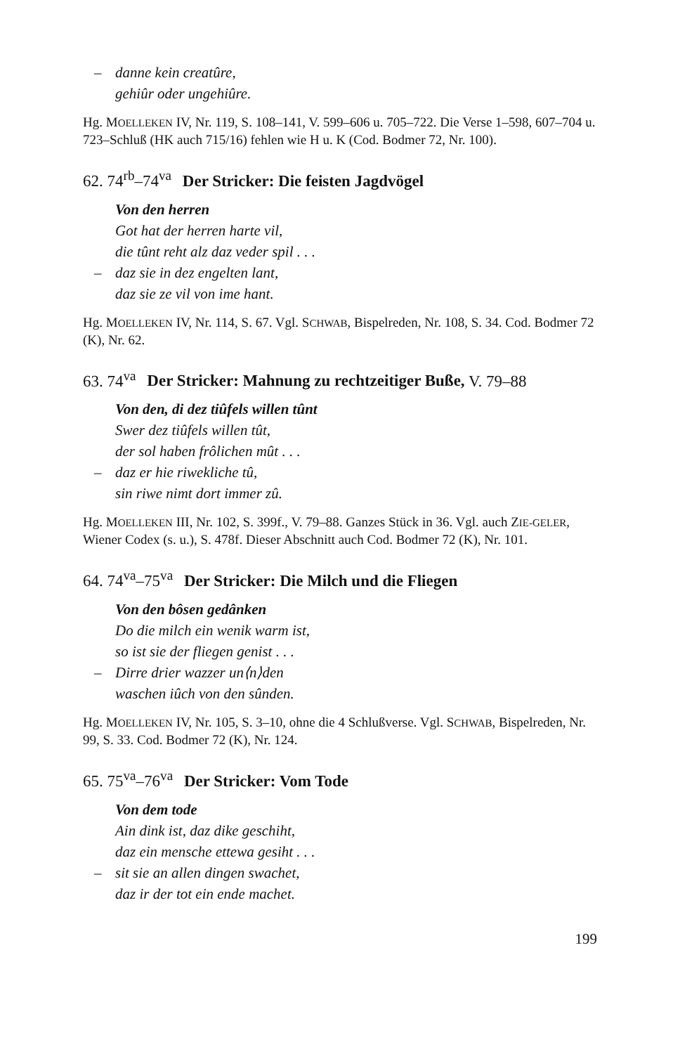– danne kein creatûre,
gehiûr oder ungehiûre.
Hg. MOELLEKEN IV, Nr. 119, S. 108–141, V. 599–606 u. 705–722. Die Verse 1–598, 607–704 u. 723–Schluß (HK auch 715/16) fehlen wie H u. K (Cod. Bodmer 72, Nr. 100).
62. 74<sup>rb</sup>–74<sup>va</sup> Der Stricker: Die feisten Jagdvögel
Von den herren
Got hat der herren harte vil,
die tûnt reht alz daz veder spil . . .
– daz sie in dez engelten lant,
daz sie ze vil von ime hant.
Hg. MOELLEKEN IV, Nr. 114, S. 67. Vgl. SCHWAB, Bispelreden, Nr. 108, S. 34. Cod. Bodmer 72 (K), Nr. 62.
63. 74<sup>va</sup> Der Stricker: Mahnung zu rechtzeitiger Buße, V. 79–88
Von den, di dez tiûfels willen tûnt
Swer dez tiûfels willen tût,
der sol haben frôlichen mût . . .
– daz er hie riwekliche tû,
sin riwe nimt dort immer zû.
Hg. MOELLEKEN III, Nr. 102, S. 399f., V. 79–88. Ganzes Stück in 36. Vgl. auch ZIE-GELER, Wiener Codex (s. u.), S. 478f. Dieser Abschnitt auch Cod. Bodmer 72 (K), Nr. 101.
64. 74<sup>va</sup>–75<sup>va</sup> Der Stricker: Die Milch und die Fliegen
Von den bôsen gedânken
Do die milch ein wenik warm ist,
so ist sie der fliegen genist . . .
– Dirre drier wazzer un⟨n⟩den
waschen iûch von den sûnden.
Hg. MOELLEKEN IV, Nr. 105, S. 3–10, ohne die 4 Schlußverse. Vgl. SCHWAB, Bispelreden, Nr. 99, S. 33. Cod. Bodmer 72 (K), Nr. 124.
65. 75<sup>va</sup>–76<sup>va</sup> Der Stricker: Vom Tode
Von dem tode
Ain dink ist, daz dike geschiht,
daz ein mensche ettewa gesiht . . .
– sit sie an allen dingen swachet,
daz ir der tot ein ende machet.
199